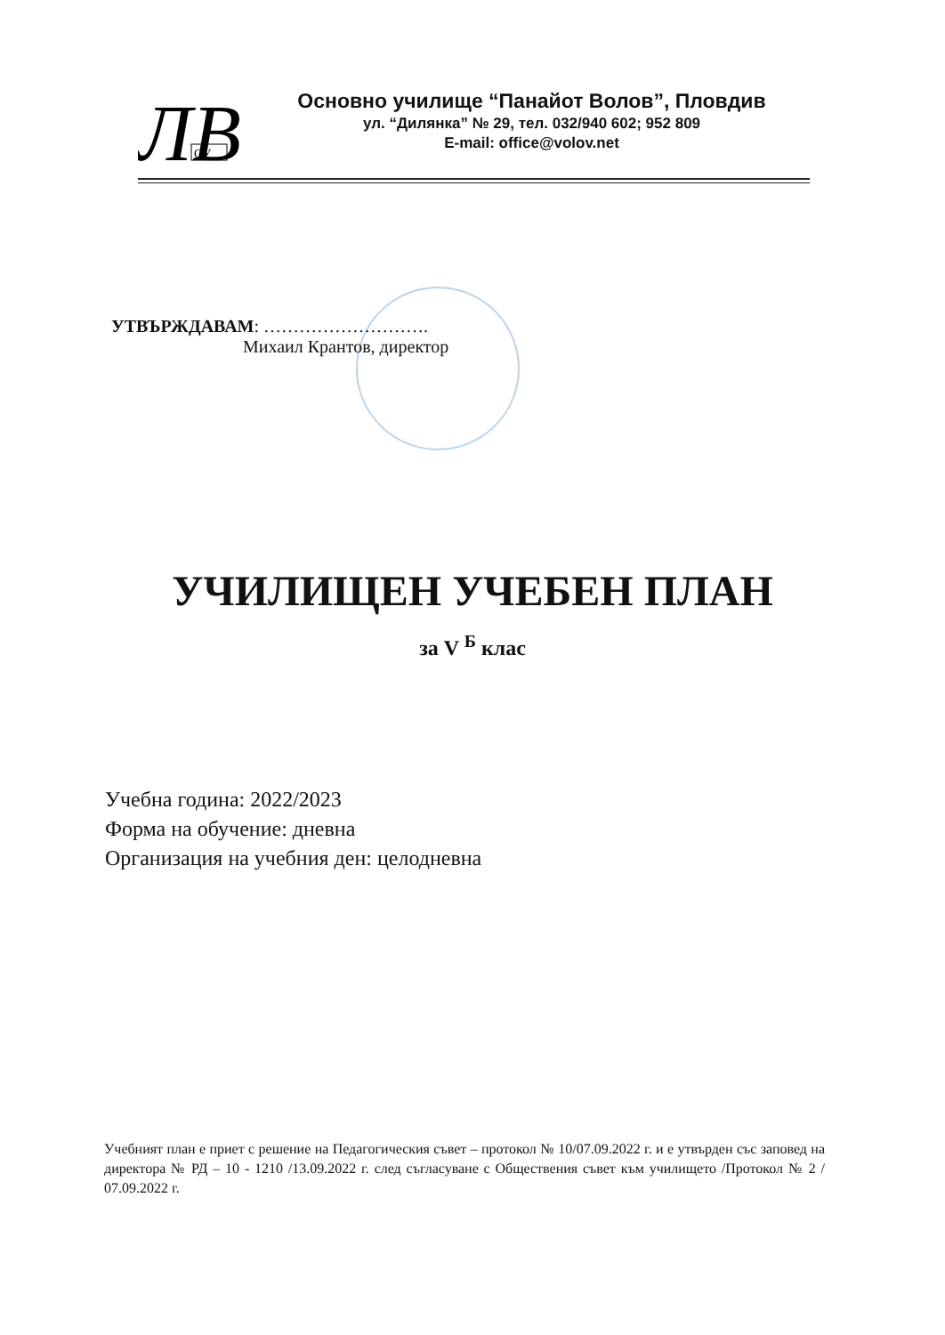ЛВ
ОУ
Основно училище “Панайот Волов”, Пловдив
ул. “Дилянка” № 29, тел. 032/940 602; 952 809
E-mail: office@volov.net
УТВЪРЖДАВАМ: ……………………….
Михаил Крантов, директор
УЧИЛИЩЕН УЧЕБЕН ПЛАН
за V <sup>Б</sup> клас
Учебна година: 2022/2023
Форма на обучение: дневна
Организация на учебния ден: целодневна
Учебният план е приет с решение на Педагогическия съвет – протокол № 10/07.09.2022 г. и е утвърден със заповед на директора № РД – 10 - 1210 /13.09.2022 г. след съгласуване с Обществения съвет към училището /Протокол № 2 / 07.09.2022 г.